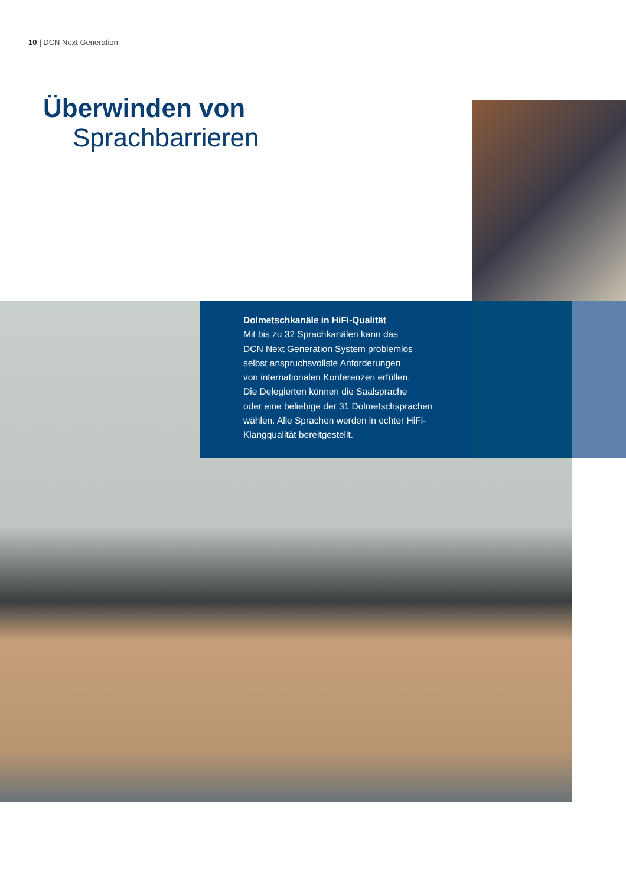10 | DCN Next Generation
Überwinden von
Sprachbarrieren
Dolmetschkanäle in HiFi-Qualität
Mit bis zu 32 Sprachkanälen kann das
DCN Next Generation System problemlos
selbst anspruchsvollste Anforderungen
von internationalen Konferenzen erfüllen.
Die Delegierten können die Saalsprache
oder eine beliebige der 31 Dolmetschsprachen
wählen. Alle Sprachen werden in echter HiFi-
Klangqualität bereitgestellt.